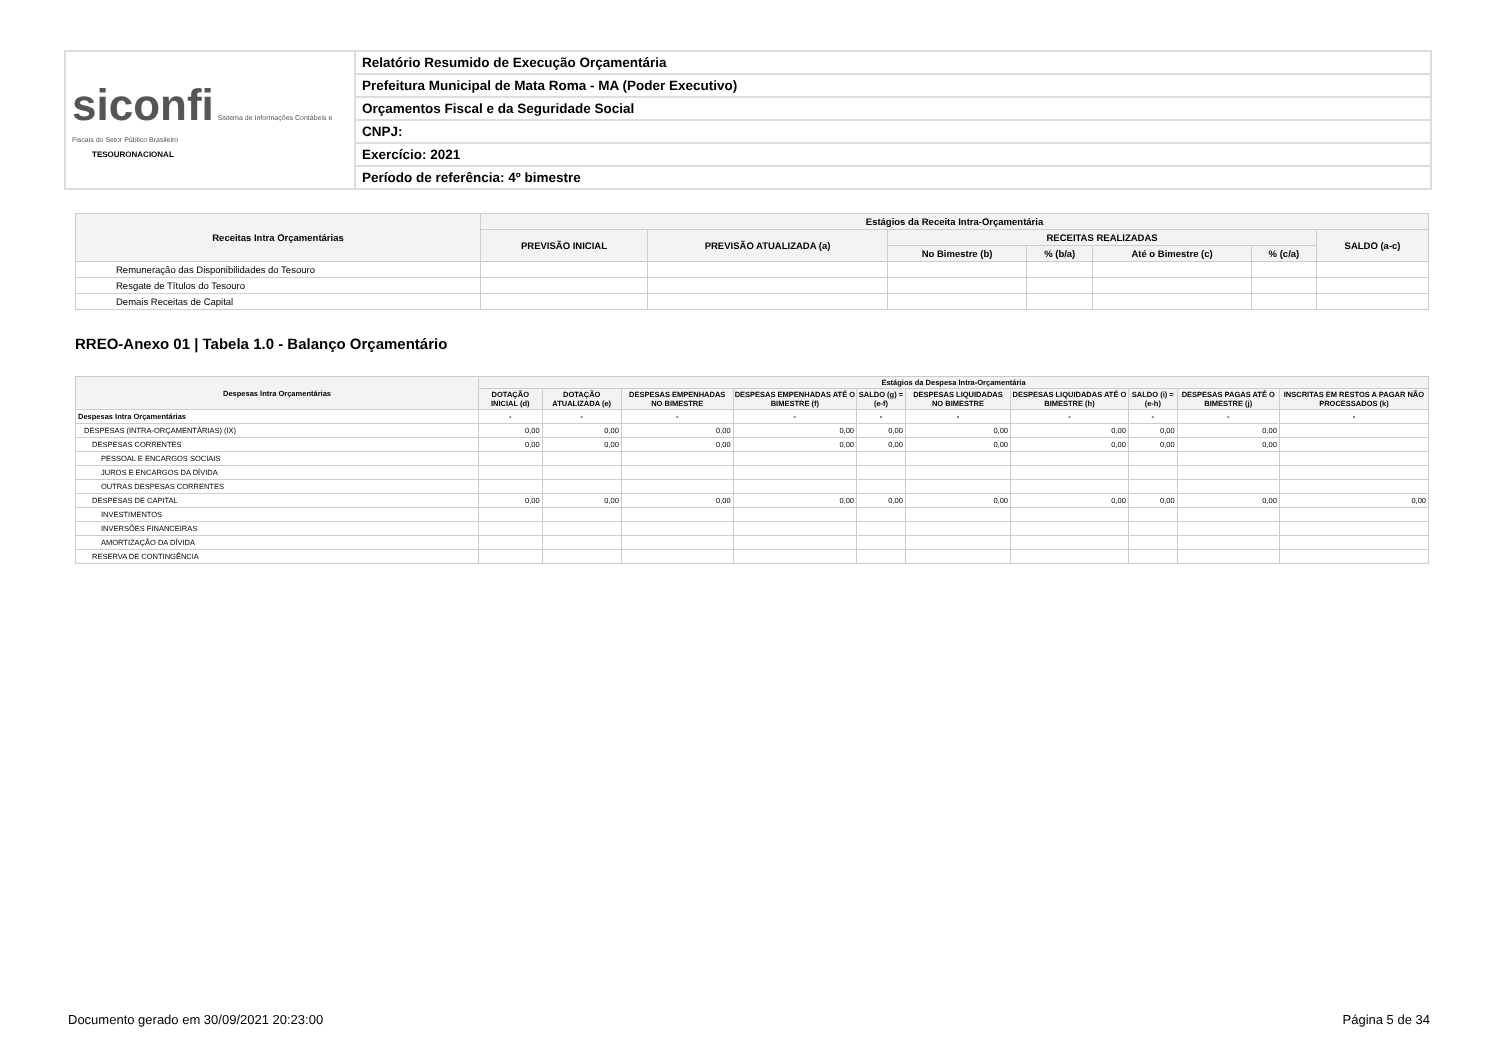| siconfi Sistema de Informações Contábeis e Fiscais do Setor Público Brasileiro TESOURONACIONAL | Relatório Resumido de Execução Orçamentária |
| | Prefeitura Municipal de Mata Roma - MA (Poder Executivo) |
| | Orçamentos Fiscal e da Seguridade Social |
| | CNPJ: |
| | Exercício: 2021 |
| | Período de referência: 4º bimestre |
| Receitas Intra Orçamentárias | Estágios da Receita Intra-Orçamentária | | | | | | |
| --- | --- | --- | --- | --- | --- | --- | --- |
| | PREVISÃO INICIAL | PREVISÃO ATUALIZADA (a) | RECEITAS REALIZADAS | | | | SALDO (a-c) |
| | | | No Bimestre (b) | % (b/a) | Até o Bimestre (c) | % (c/a) | |
| Remuneração das Disponibilidades do Tesouro | | | | | | | |
| Resgate de Títulos do Tesouro | | | | | | | |
| Demais Receitas de Capital | | | | | | | |
RREO-Anexo 01 | Tabela 1.0 - Balanço Orçamentário
| Despesas Intra Orçamentárias | Estágios da Despesa Intra-Orçamentária | | | | | | | | | |
| --- | --- | --- | --- | --- | --- | --- | --- | --- | --- | --- |
| | DOTAÇÃO INICIAL (d) | DOTAÇÃO ATUALIZADA (e) | DESPESAS EMPENHADAS NO BIMESTRE | DESPESAS EMPENHADAS ATÉ O BIMESTRE (f) | SALDO (g) = (e-f) | DESPESAS LIQUIDADAS NO BIMESTRE | DESPESAS LIQUIDADAS ATÉ O BIMESTRE (h) | SALDO (i) = (e-h) | DESPESAS PAGAS ATÉ O BIMESTRE (j) | INSCRITAS EM RESTOS A PAGAR NÃO PROCESSADOS (k) |
| Despesas Intra Orçamentárias | - | - | - | - | - | - | - | - | - | - |
| DESPESAS (INTRA-ORÇAMENTÁRIAS) (IX) | 0,00 | 0,00 | 0,00 | 0,00 | 0,00 | 0,00 | 0,00 | 0,00 | 0,00 | |
| DESPESAS CORRENTES | 0,00 | 0,00 | 0,00 | 0,00 | 0,00 | 0,00 | 0,00 | 0,00 | 0,00 | |
| PESSOAL E ENCARGOS SOCIAIS | | | | | | | | | | |
| JUROS E ENCARGOS DA DÍVIDA | | | | | | | | | | |
| OUTRAS DESPESAS CORRENTES | | | | | | | | | | |
| DESPESAS DE CAPITAL | 0,00 | 0,00 | 0,00 | 0,00 | 0,00 | 0,00 | 0,00 | 0,00 | 0,00 | 0,00 |
| INVESTIMENTOS | | | | | | | | | | |
| INVERSÕES FINANCEIRAS | | | | | | | | | | |
| AMORTIZAÇÃO DA DÍVIDA | | | | | | | | | | |
| RESERVA DE CONTINGÊNCIA | | | | | | | | | | |
Documento gerado em 30/09/2021 20:23:00 Página 5 de 34